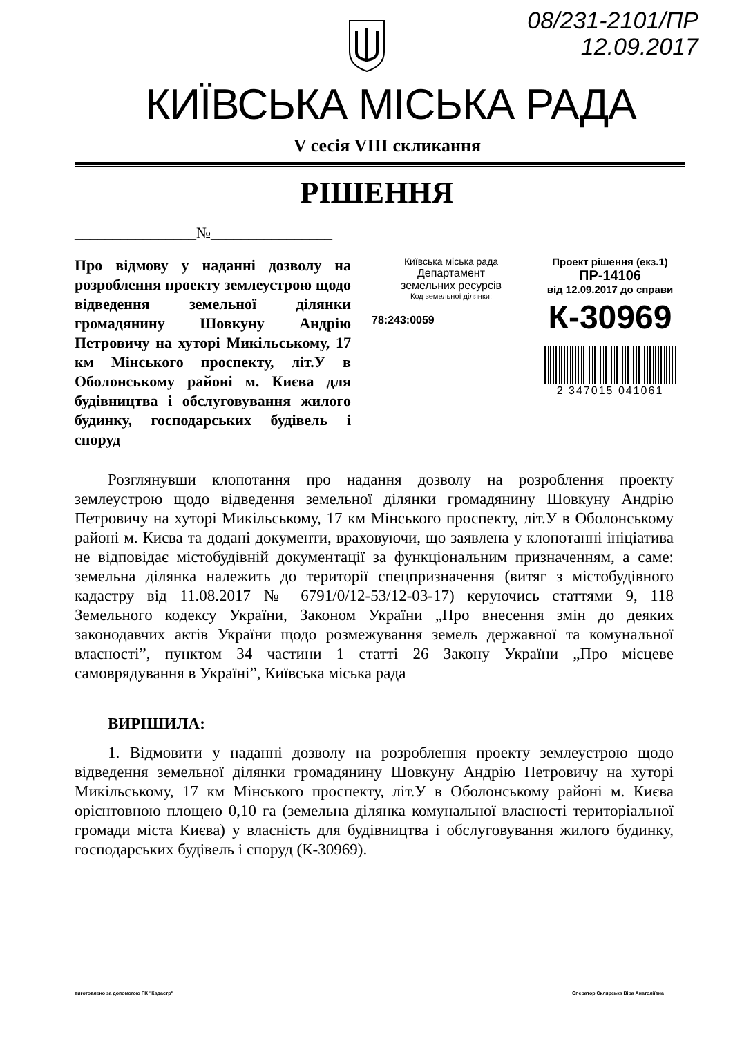08/231-2101/ПР
12.09.2017
КИЇВСЬКА МІСЬКА РАДА
V сесія VIII скликання
РІШЕННЯ
________________№________________
Про відмову у наданні дозволу на розроблення проекту землеустрою щодо відведення земельної ділянки громадянину Шовкуну Андрію Петровичу на хуторі Микільському, 17 км Мінського проспекту, літ.У в Оболонському районі м. Києва для будівництва і обслуговування жилого будинку, господарських будівель і споруд
Київська міська рада
Департамент
земельних ресурсів
Код земельної ділянки:
78:243:0059
Проект рішення (екз.1)
ПР-14106
від 12.09.2017 до справи
К-30969
2 347015 041061
Розглянувши клопотання про надання дозволу на розроблення проекту землеустрою щодо відведення земельної ділянки громадянину Шовкуну Андрію Петровичу на хуторі Микільському, 17 км Мінського проспекту, літ.У в Оболонському районі м. Києва та додані документи, враховуючи, що заявлена у клопотанні ініціатива не відповідає містобудівній документації за функціональним призначенням, а саме: земельна ділянка належить до території спецпризначення (витяг з містобудівного кадастру від 11.08.2017 № 6791/0/12-53/12-03-17) керуючись статтями 9, 118 Земельного кодексу України, Законом України „Про внесення змін до деяких законодавчих актів України щодо розмежування земель державної та комунальної власності”, пунктом 34 частини 1 статті 26 Закону України „Про місцеве самоврядування в Україні”, Київська міська рада
ВИРІШИЛА:
1. Відмовити у наданні дозволу на розроблення проекту землеустрою щодо відведення земельної ділянки громадянину Шовкуну Андрію Петровичу на хуторі Микільському, 17 км Мінського проспекту, літ.У в Оболонському районі м. Києва орієнтовною площею 0,10 га (земельна ділянка комунальної власності територіальної громади міста Києва) у власність для будівництва і обслуговування жилого будинку, господарських будівель і споруд (К-30969).
виготовлено за допомогою ПК "Кадастр" Оператор Склярська Віра Анатоліївна